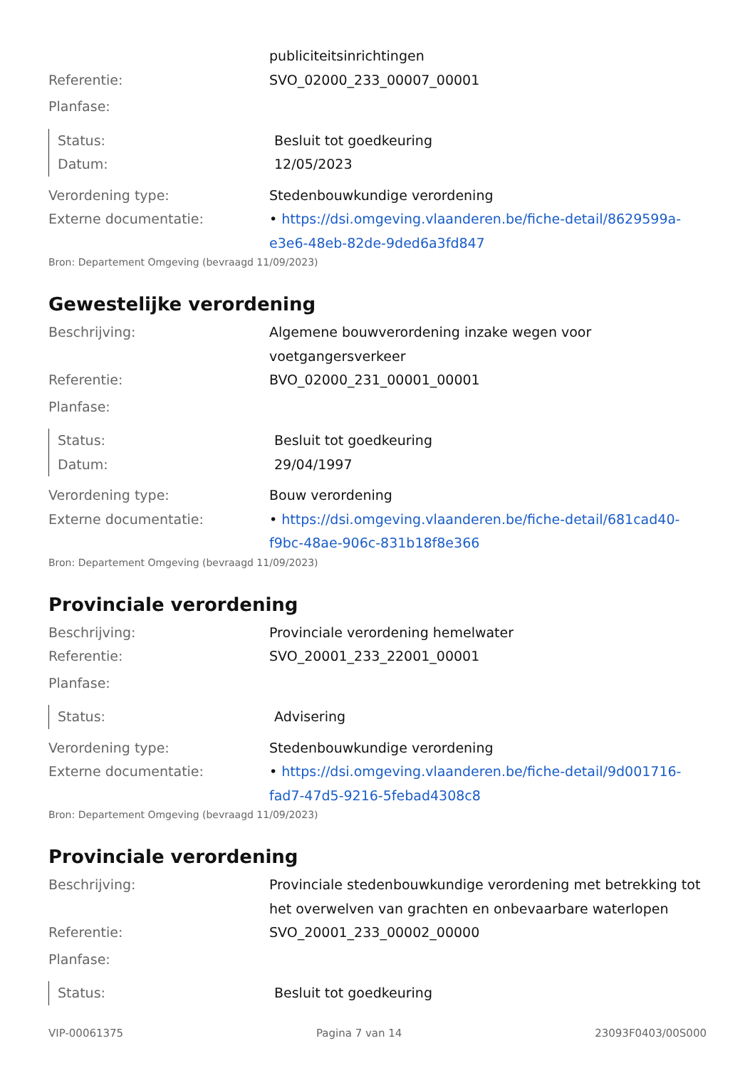publiciteitsinrichtingen
Referentie: SVO_02000_233_00007_00001
Planfase:
Status: Besluit tot goedkeuring
Datum: 12/05/2023
Verordening type: Stedenbouwkundige verordening
Externe documentatie: • https://dsi.omgeving.vlaanderen.be/fiche-detail/8629599a-e3e6-48eb-82de-9ded6a3fd847
Bron: Departement Omgeving (bevraagd 11/09/2023)
Gewestelijke verordening
Beschrijving: Algemene bouwverordening inzake wegen voor voetgangersverkeer
Referentie: BVO_02000_231_00001_00001
Planfase:
Status: Besluit tot goedkeuring
Datum: 29/04/1997
Verordening type: Bouw verordening
Externe documentatie: • https://dsi.omgeving.vlaanderen.be/fiche-detail/681cad40-f9bc-48ae-906c-831b18f8e366
Bron: Departement Omgeving (bevraagd 11/09/2023)
Provinciale verordening
Beschrijving: Provinciale verordening hemelwater
Referentie: SVO_20001_233_22001_00001
Planfase:
Status: Advisering
Verordening type: Stedenbouwkundige verordening
Externe documentatie: • https://dsi.omgeving.vlaanderen.be/fiche-detail/9d001716-fad7-47d5-9216-5febad4308c8
Bron: Departement Omgeving (bevraagd 11/09/2023)
Provinciale verordening
Beschrijving: Provinciale stedenbouwkundige verordening met betrekking tot het overwelven van grachten en onbevaarbare waterlopen
Referentie: SVO_20001_233_00002_00000
Planfase:
Status: Besluit tot goedkeuring
VIP-00061375 Pagina 7 van 14 23093F0403/00S000